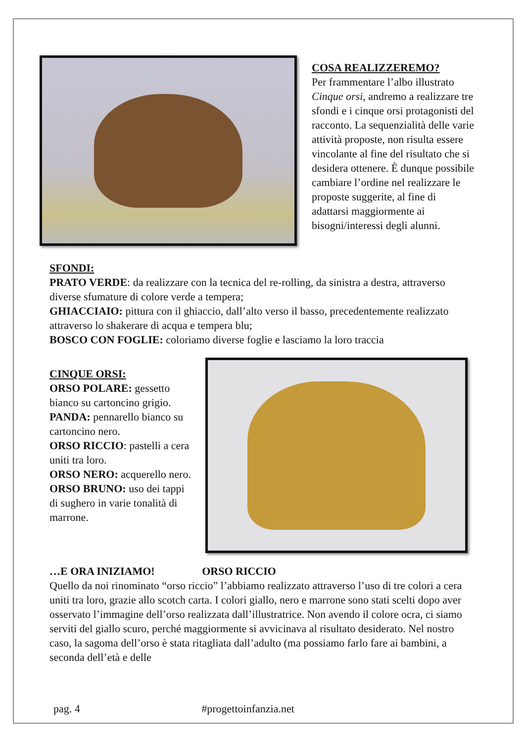COSA REALIZZEREMO?
Per frammentare l’albo illustrato Cinque orsi, andremo a realizzare tre sfondi e i cinque orsi protagonisti del racconto. La sequenzialità delle varie attività proposte, non risulta essere vincolante al fine del risultato che si desidera ottenere. È dunque possibile cambiare l’ordine nel realizzare le proposte suggerite, al fine di adattarsi maggiormente ai bisogni/interessi degli alunni.
SFONDI:
PRATO VERDE: da realizzare con la tecnica del re-rolling, da sinistra a destra, attraverso diverse sfumature di colore verde a tempera;
GHIACCIAIO: pittura con il ghiaccio, dall’alto verso il basso, precedentemente realizzato attraverso lo shakerare di acqua e tempera blu;
BOSCO CON FOGLIE: coloriamo diverse foglie e lasciamo la loro traccia
CINQUE ORSI:
ORSO POLARE: gessetto bianco su cartoncino grigio.
PANDA: pennarello bianco su cartoncino nero.
ORSO RICCIO: pastelli a cera uniti tra loro.
ORSO NERO: acquerello nero.
ORSO BRUNO: uso dei tappi di sughero in varie tonalità di marrone.
…E ORA INIZIAMO! ORSO RICCIO
Quello da noi rinominato “orso riccio” l’abbiamo realizzato attraverso l’uso di tre colori a cera uniti tra loro, grazie allo scotch carta. I colori giallo, nero e marrone sono stati scelti dopo aver osservato l’immagine dell’orso realizzata dall’illustratrice. Non avendo il colore ocra, ci siamo serviti del giallo scuro, perché maggiormente si avvicinava al risultato desiderato. Nel nostro caso, la sagoma dell’orso è stata ritagliata dall’adulto (ma possiamo farlo fare ai bambini, a seconda dell’età e delle
pag. 4 #progettoinfanzia.net